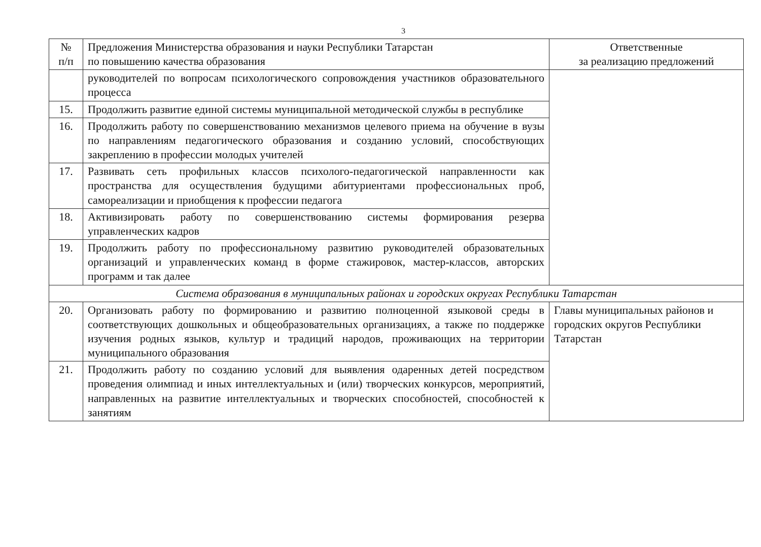3
| № п/п | Предложения Министерства образования и науки Республики Татарстан по повышению качества образования | Ответственные за реализацию предложений |
| --- | --- | --- |
| | руководителей по вопросам психологического сопровождения участников образовательного процесса | |
| 15. | Продолжить развитие единой системы муниципальной методической службы в республике | |
| 16. | Продолжить работу по совершенствованию механизмов целевого приема на обучение в вузы по направлениям педагогического образования и созданию условий, способствующих закреплению в профессии молодых учителей | |
| 17. | Развивать сеть профильных классов психолого-педагогической направленности как пространства для осуществления будущими абитуриентами профессиональных проб, самореализации и приобщения к профессии педагога | |
| 18. | Активизировать работу по совершенствованию системы формирования резерва управленческих кадров | |
| 19. | Продолжить работу по профессиональному развитию руководителей образовательных организаций и управленческих команд в форме стажировок, мастер-классов, авторских программ и так далее | |
| Система образования в муниципальных районах и городских округах Республики Татарстан | | |
| 20. | Организовать работу по формированию и развитию полноценной языковой среды в соответствующих дошкольных и общеобразовательных организациях, а также по поддержке изучения родных языков, культур и традиций народов, проживающих на территории муниципального образования | Главы муниципальных районов и городских округов Республики Татарстан |
| 21. | Продолжить работу по созданию условий для выявления одаренных детей посредством проведения олимпиад и иных интеллектуальных и (или) творческих конкурсов, мероприятий, направленных на развитие интеллектуальных и творческих способностей, способностей к занятиям | |